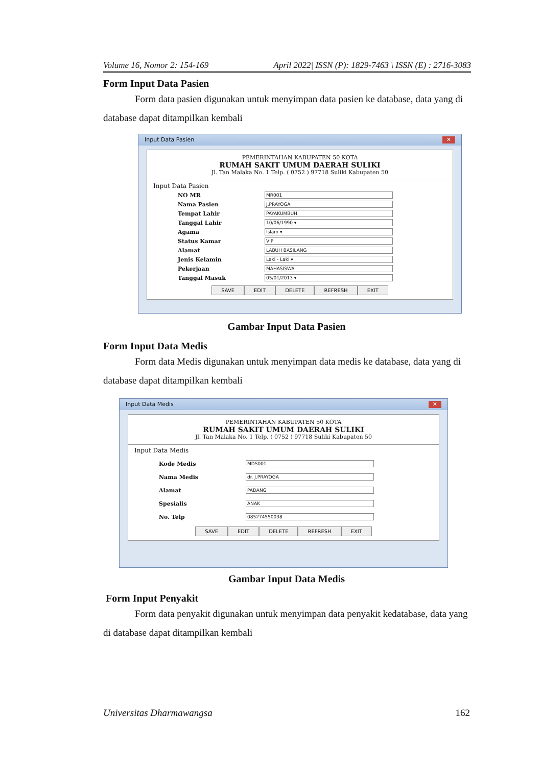Volume 16, Nomor 2: 154-169 April 2022| ISSN (P): 1829-7463 \ ISSN (E) : 2716-3083
Form Input Data Pasien
Form data pasien digunakan untuk menyimpan data pasien ke database, data yang di database dapat ditampilkan kembali
Input Data Pasien ✕
PEMERINTAHAN KABUPATEN 50 KOTA
RUMAH SAKIT UMUM DAERAH SULIKI
Jl. Tan Malaka No. 1 Telp. ( 0752 ) 97718 Suliki Kabupaten 50
Input Data Pasien
NO MR MR001
Nama Pasien J.PRAYOGA
Tempat Lahir PAYAKUMBUH
Tanggal Lahir 10/06/1990 ▾
Agama Islam ▾
Status Kamar VIP
Alamat LABUH BASILANG
Jenis Kelamin Laki - Laki ▾
Pekerjaan MAHASISWA
Tanggal Masuk 05/01/2013 ▾
SAVE EDIT DELETE REFRESH EXIT
Gambar Input Data Pasien
Form Input Data Medis
Form data Medis digunakan untuk menyimpan data medis ke database, data yang di database dapat ditampilkan kembali
Input Data Medis ✕
PEMERINTAHAN KABUPATEN 50 KOTA
RUMAH SAKIT UMUM DAERAH SULIKI
Jl. Tan Malaka No. 1 Telp. ( 0752 ) 97718 Suliki Kabupaten 50
Input Data Medis
Kode Medis MDS001
Nama Medis dr. J.PRAYOGA
Alamat PADANG
Spesialis ANAK
No. Telp 085274550038
SAVE EDIT DELETE REFRESH EXIT
Gambar Input Data Medis
Form Input Penyakit
Form data penyakit digunakan untuk menyimpan data penyakit kedatabase, data yang di database dapat ditampilkan kembali
Universitas Dharmawangsa 162